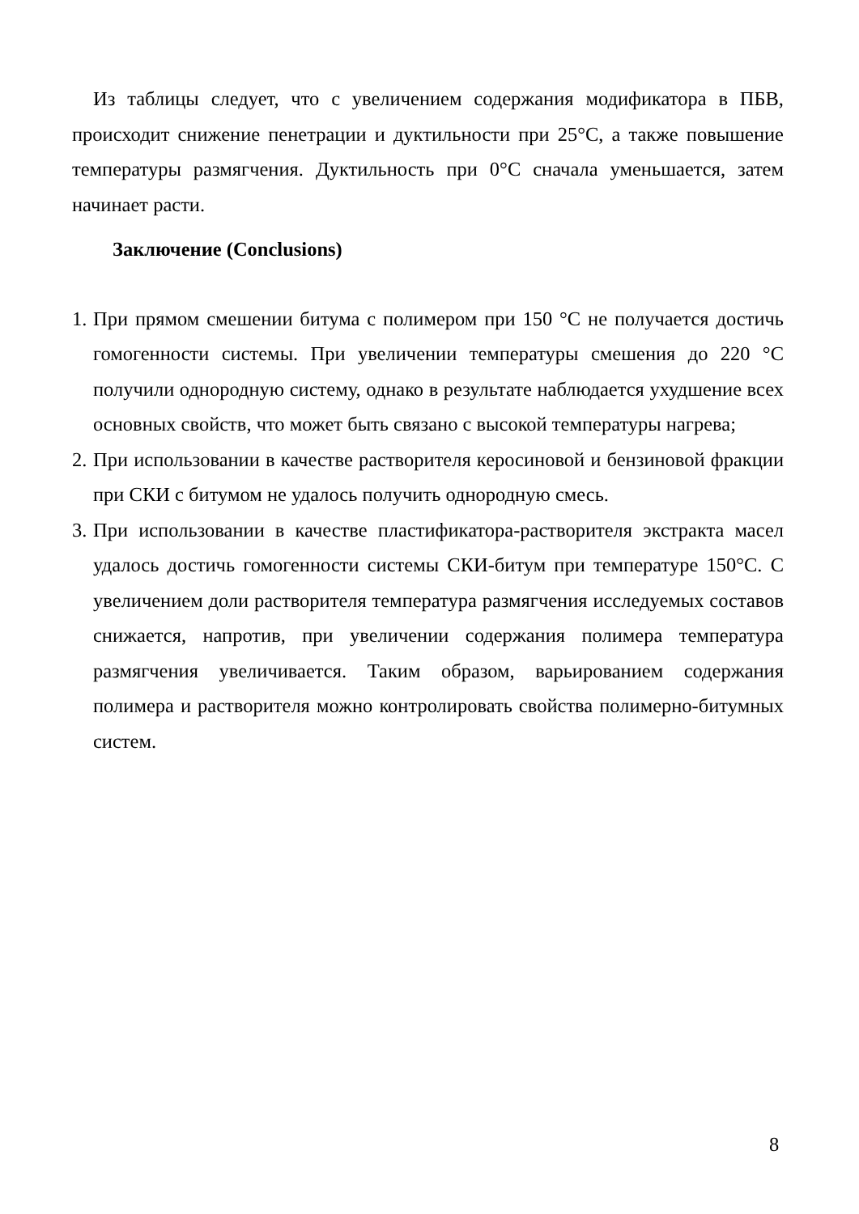Из таблицы следует, что с увеличением содержания модификатора в ПБВ, происходит снижение пенетрации и дуктильности при 25°С, а также повышение температуры размягчения. Дуктильность при 0°С сначала уменьшается, затем начинает расти.
Заключение (Conclusions)
1. При прямом смешении битума с полимером при 150 °С не получается достичь гомогенности системы. При увеличении температуры смешения до 220 °С получили однородную систему, однако в результате наблюдается ухудшение всех основных свойств, что может быть связано с высокой температуры нагрева;
2. При использовании в качестве растворителя керосиновой и бензиновой фракции при СКИ с битумом не удалось получить однородную смесь.
3. При использовании в качестве пластификатора-растворителя экстракта масел удалось достичь гомогенности системы СКИ-битум при температуре 150°С. С увеличением доли растворителя температура размягчения исследуемых составов снижается, напротив, при увеличении содержания полимера температура размягчения увеличивается. Таким образом, варьированием содержания полимера и растворителя можно контролировать свойства полимерно-битумных систем.
8